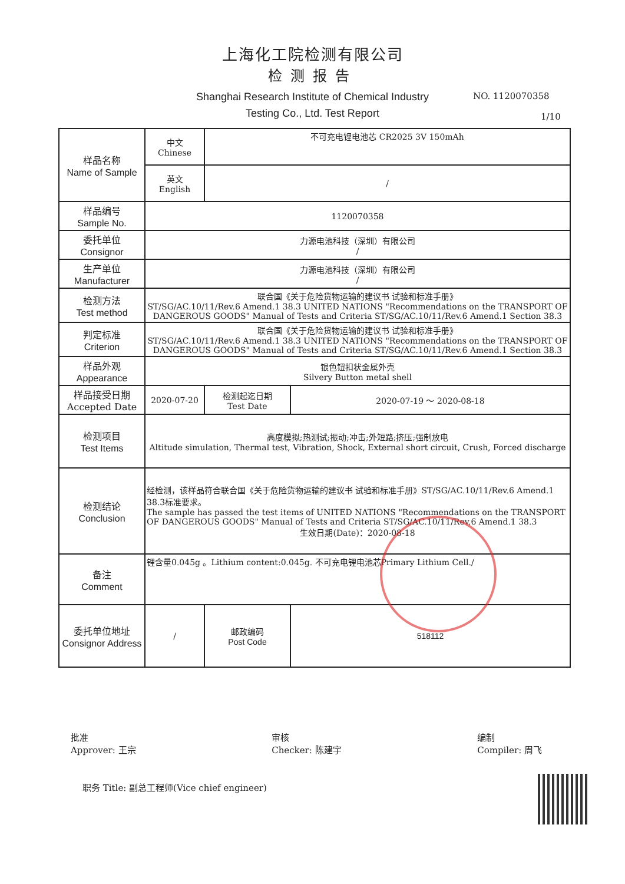上海化工院检测有限公司
检测报告
Shanghai Research Institute of Chemical Industry
Testing Co., Ltd. Test Report
NO. 1120070358
1/10
| 样品名称 Name of Sample | 中文 Chinese | 不可充电锂电池芯 CR2025 3V 150mAh | | |
| | 英文 English | / | | |
| 样品编号 Sample No. | 1120070358 | | | |
| 委托单位 Consignor | 力源电池科技（深圳）有限公司 / | | | |
| 生产单位 Manufacturer | 力源电池科技（深圳）有限公司 / | | | |
| 检测方法 Test method | 联合国《关于危险货物运输的建议书 试验和标准手册》 ST/SG/AC.10/11/Rev.6 Amend.1 38.3 UNITED NATIONS "Recommendations on the TRANSPORT OF DANGEROUS GOODS" Manual of Tests and Criteria ST/SG/AC.10/11/Rev.6 Amend.1 Section 38.3 | | | |
| 判定标准 Criterion | 联合国《关于危险货物运输的建议书 试验和标准手册》 ST/SG/AC.10/11/Rev.6 Amend.1 38.3 UNITED NATIONS "Recommendations on the TRANSPORT OF DANGEROUS GOODS" Manual of Tests and Criteria ST/SG/AC.10/11/Rev.6 Amend.1 Section 38.3 | | | |
| 样品外观 Appearance | 银色钮扣状金属外壳 Silvery Button metal shell | | | |
| 样品接受日期 Accepted Date | 2020-07-20 | | 检测起迄日期 Test Date | 2020-07-19 ～ 2020-08-18 |
| 检测项目 Test Items | 高度模拟;热测试;振动;冲击;外短路;挤压;强制放电 Altitude simulation, Thermal test, Vibration, Shock, External short circuit, Crush, Forced discharge | | | |
| 检测结论 Conclusion | 经检测，该样品符合联合国《关于危险货物运输的建议书 试验和标准手册》ST/SG/AC.10/11/Rev.6 Amend.1 38.3标准要求。 The sample has passed the test items of UNITED NATIONS "Recommendations on the TRANSPORT OF DANGEROUS GOODS" Manual of Tests and Criteria ST/SG/AC.10/11/Rev.6 Amend.1 38.3 生效日期(Date)：2020-08-18 | | | |
| 备注 Comment | 锂含量0.045g 。Lithium content:0.045g. 不可充电锂电池芯Primary Lithium Cell./ | | | |
| 委托单位地址 Consignor Address | / | | 邮政编码 Post Code | 518112 |
批准
Approver: 王宗
审核
Checker: 陈建宇
编制
Compiler: 周飞
职务 Title: 副总工程师(Vice chief engineer)